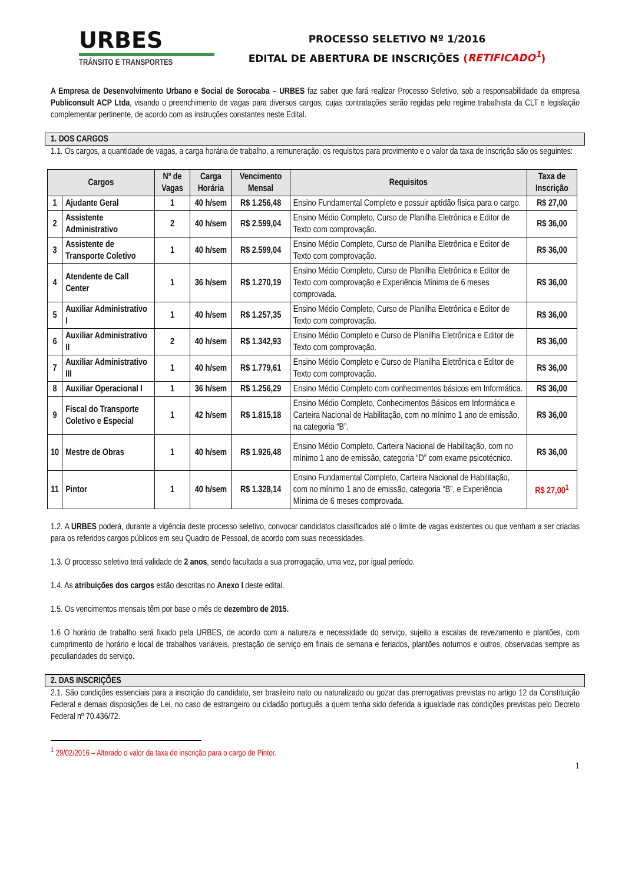URBES
TRÂNSITO E TRANSPORTES
PROCESSO SELETIVO Nº 1/2016
EDITAL DE ABERTURA DE INSCRIÇÕES (RETIFICADO<sup>1</sup>)
A Empresa de Desenvolvimento Urbano e Social de Sorocaba – URBES faz saber que fará realizar Processo Seletivo, sob a responsabilidade da empresa Publiconsult ACP Ltda, visando o preenchimento de vagas para diversos cargos, cujas contratações serão regidas pelo regime trabalhista da CLT e legislação complementar pertinente, de acordo com as instruções constantes neste Edital.
1. DOS CARGOS
1.1. Os cargos, a quantidade de vagas, a carga horária de trabalho, a remuneração, os requisitos para provimento e o valor da taxa de inscrição são os seguintes:
| Cargos | | Nº de Vagas | Carga Horária | Vencimento Mensal | Requisitos | Taxa de Inscrição |
| --- | --- | --- | --- | --- | --- | --- |
| 1 | Ajudante Geral | 1 | 40 h/sem | R$ 1.256,48 | Ensino Fundamental Completo e possuir aptidão física para o cargo. | R$ 27,00 |
| 2 | Assistente Administrativo | 2 | 40 h/sem | R$ 2.599,04 | Ensino Médio Completo, Curso de Planilha Eletrônica e Editor de Texto com comprovação. | R$ 36,00 |
| 3 | Assistente de Transporte Coletivo | 1 | 40 h/sem | R$ 2.599,04 | Ensino Médio Completo, Curso de Planilha Eletrônica e Editor de Texto com comprovação. | R$ 36,00 |
| 4 | Atendente de Call Center | 1 | 36 h/sem | R$ 1.270,19 | Ensino Médio Completo, Curso de Planilha Eletrônica e Editor de Texto com comprovação e Experiência Mínima de 6 meses comprovada. | R$ 36,00 |
| 5 | Auxiliar Administrativo I | 1 | 40 h/sem | R$ 1.257,35 | Ensino Médio Completo, Curso de Planilha Eletrônica e Editor de Texto com comprovação. | R$ 36,00 |
| 6 | Auxiliar Administrativo II | 2 | 40 h/sem | R$ 1.342,93 | Ensino Médio Completo e Curso de Planilha Eletrônica e Editor de Texto com comprovação. | R$ 36,00 |
| 7 | Auxiliar Administrativo III | 1 | 40 h/sem | R$ 1.779,61 | Ensino Médio Completo e Curso de Planilha Eletrônica e Editor de Texto com comprovação. | R$ 36,00 |
| 8 | Auxiliar Operacional I | 1 | 36 h/sem | R$ 1.256,29 | Ensino Médio Completo com conhecimentos básicos em Informática. | R$ 36,00 |
| 9 | Fiscal do Transporte Coletivo e Especial | 1 | 42 h/sem | R$ 1.815,18 | Ensino Médio Completo, Conhecimentos Básicos em Informática e Carteira Nacional de Habilitação, com no mínimo 1 ano de emissão, na categoria “B”. | R$ 36,00 |
| 10 | Mestre de Obras | 1 | 40 h/sem | R$ 1.926,48 | Ensino Médio Completo, Carteira Nacional de Habilitação, com no mínimo 1 ano de emissão, categoria “D” com exame psicotécnico. | R$ 36,00 |
| 11 | Pintor | 1 | 40 h/sem | R$ 1.328,14 | Ensino Fundamental Completo, Carteira Nacional de Habilitação, com no mínimo 1 ano de emissão, categoria “B”, e Experiência Mínima de 6 meses comprovada. | R$ 27,00<sup>1</sup> |
1.2. A URBES poderá, durante a vigência deste processo seletivo, convocar candidatos classificados até o limite de vagas existentes ou que venham a ser criadas para os referidos cargos públicos em seu Quadro de Pessoal, de acordo com suas necessidades.
1.3. O processo seletivo terá validade de 2 anos, sendo facultada a sua prorrogação, uma vez, por igual período.
1.4. As atribuições dos cargos estão descritas no Anexo I deste edital.
1.5. Os vencimentos mensais têm por base o mês de dezembro de 2015.
1.6 O horário de trabalho será fixado pela URBES, de acordo com a natureza e necessidade do serviço, sujeito a escalas de revezamento e plantões, com cumprimento de horário e local de trabalhos variáveis, prestação de serviço em finais de semana e feriados, plantões noturnos e outros, observadas sempre as peculiaridades do serviço.
2. DAS INSCRIÇÕES
2.1. São condições essenciais para a inscrição do candidato, ser brasileiro nato ou naturalizado ou gozar das prerrogativas previstas no artigo 12 da Constituição Federal e demais disposições de Lei, no caso de estrangeiro ou cidadão português a quem tenha sido deferida a igualdade nas condições previstas pelo Decreto Federal nº 70.436/72.
<sup>1</sup> 29/02/2016 – Alterado o valor da taxa de inscrição para o cargo de Pintor.
1